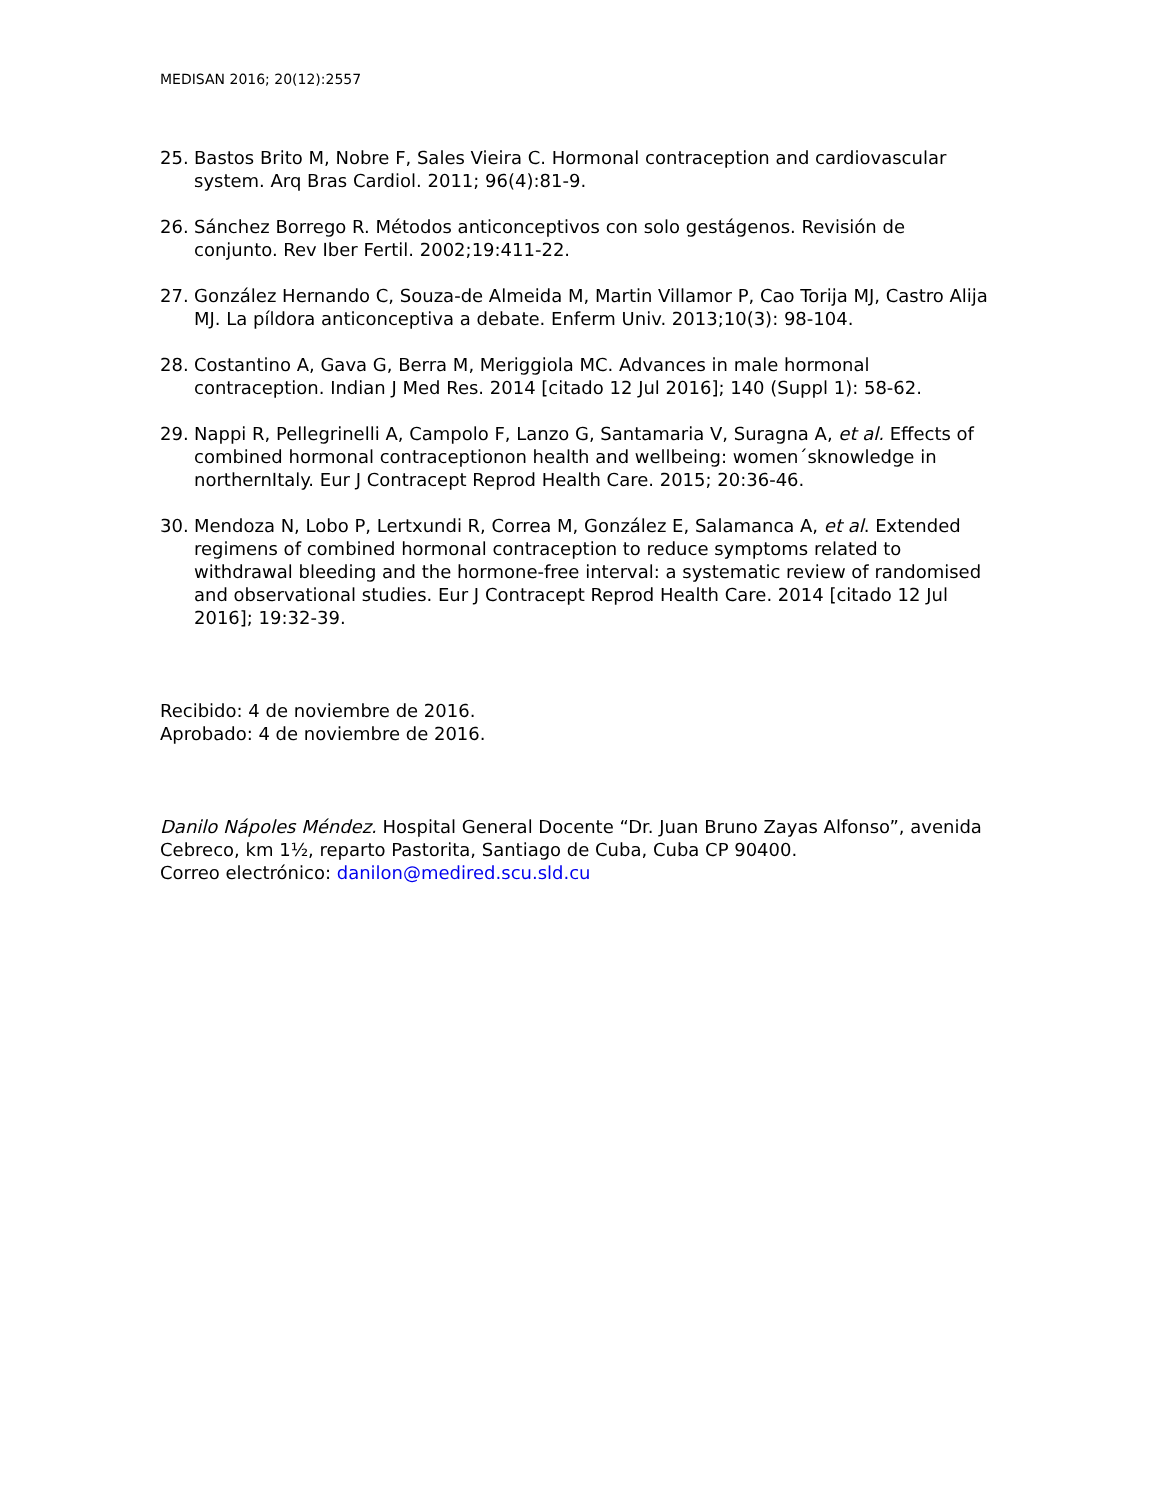MEDISAN 2016; 20(12):2557
25. Bastos Brito M, Nobre F, Sales Vieira C. Hormonal contraception and cardiovascular system. Arq Bras Cardiol. 2011; 96(4):81-9.
26. Sánchez Borrego R. Métodos anticonceptivos con solo gestágenos. Revisión de conjunto. Rev Iber Fertil. 2002;19:411-22.
27. González Hernando C, Souza-de Almeida M, Martin Villamor P, Cao Torija MJ, Castro Alija MJ. La píldora anticonceptiva a debate. Enferm Univ. 2013;10(3): 98-104.
28. Costantino A, Gava G, Berra M, Meriggiola MC. Advances in male hormonal contraception. Indian J Med Res. 2014 [citado 12 Jul 2016]; 140 (Suppl 1): 58-62.
29. Nappi R, Pellegrinelli A, Campolo F, Lanzo G, Santamaria V, Suragna A, et al. Effects of combined hormonal contraceptionon health and wellbeing: women´sknowledge in northernItaly. Eur J Contracept Reprod Health Care. 2015; 20:36-46.
30. Mendoza N, Lobo P, Lertxundi R, Correa M, González E, Salamanca A, et al. Extended regimens of combined hormonal contraception to reduce symptoms related to withdrawal bleeding and the hormone-free interval: a systematic review of randomised and observational studies. Eur J Contracept Reprod Health Care. 2014 [citado 12 Jul 2016]; 19:32-39.
Recibido: 4 de noviembre de 2016.
Aprobado: 4 de noviembre de 2016.
Danilo Nápoles Méndez. Hospital General Docente “Dr. Juan Bruno Zayas Alfonso”, avenida Cebreco, km 1½, reparto Pastorita, Santiago de Cuba, Cuba CP 90400.
Correo electrónico: danilon@medired.scu.sld.cu